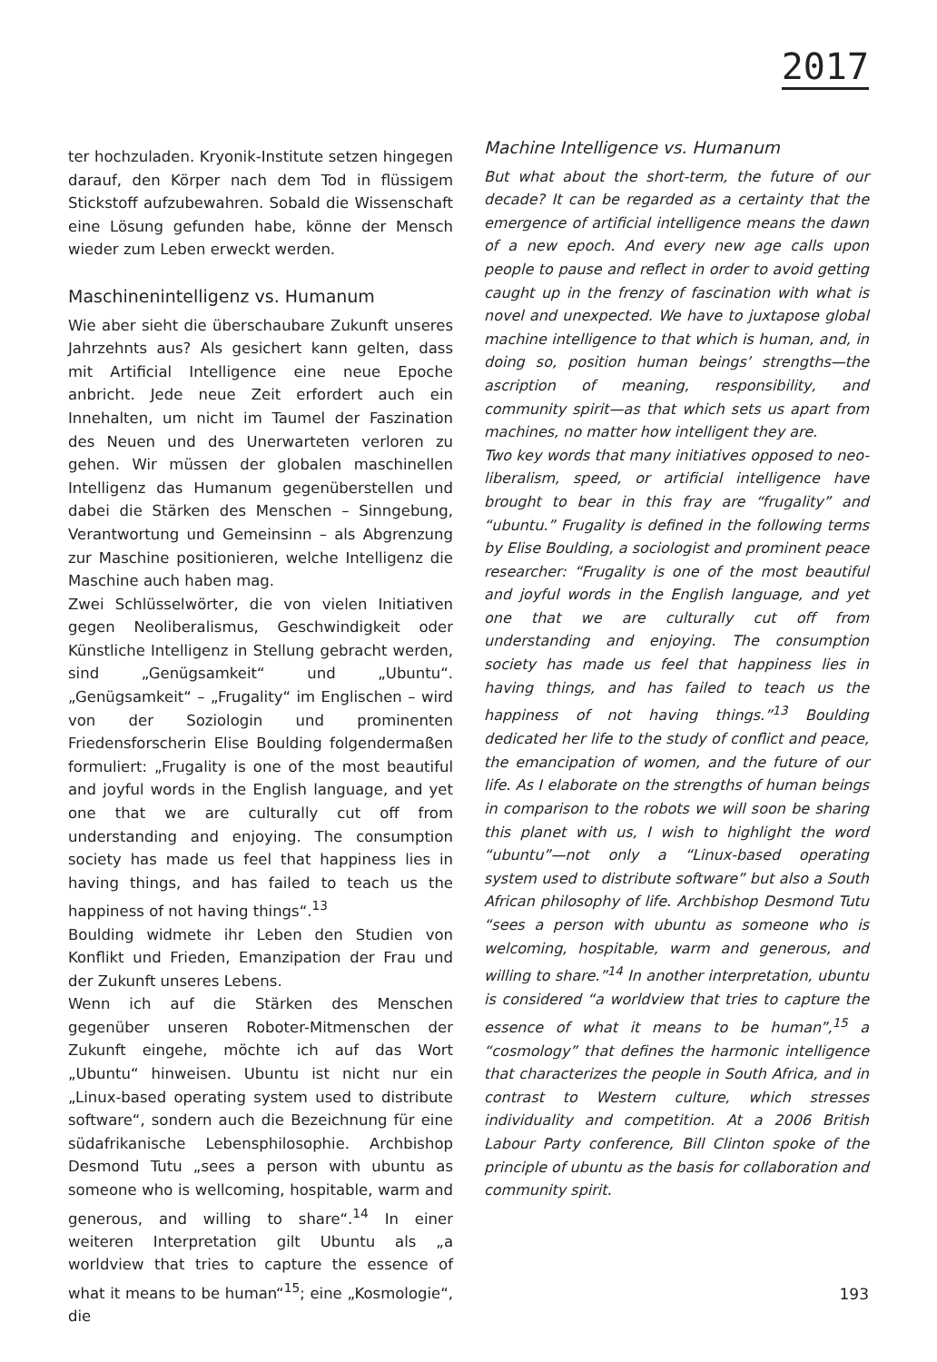2017
ter hochzuladen. Kryonik-Institute setzen hingegen darauf, den Körper nach dem Tod in flüssigem Stickstoff aufzubewahren. Sobald die Wissenschaft eine Lösung gefunden habe, könne der Mensch wieder zum Leben erweckt werden.
Maschinenintelligenz vs. Humanum
Wie aber sieht die überschaubare Zukunft unseres Jahrzehnts aus? Als gesichert kann gelten, dass mit Artificial Intelligence eine neue Epoche anbricht. Jede neue Zeit erfordert auch ein Innehalten, um nicht im Taumel der Faszination des Neuen und des Unerwarteten verloren zu gehen. Wir müssen der globalen maschinellen Intelligenz das Humanum gegenüberstellen und dabei die Stärken des Menschen – Sinngebung, Verantwortung und Gemeinsinn – als Abgrenzung zur Maschine positionieren, welche Intelligenz die Maschine auch haben mag.
Zwei Schlüsselwörter, die von vielen Initiativen gegen Neoliberalismus, Geschwindigkeit oder Künstliche Intelligenz in Stellung gebracht werden, sind „Genügsamkeit“ und „Ubuntu“. „Genügsamkeit“ – „Frugality“ im Englischen – wird von der Soziologin und prominenten Friedensforscherin Elise Boulding folgendermaßen formuliert: „Frugality is one of the most beautiful and joyful words in the English language, and yet one that we are culturally cut off from understanding and enjoying. The consumption society has made us feel that happiness lies in having things, and has failed to teach us the happiness of not having things“.<sup>13</sup>
Boulding widmete ihr Leben den Studien von Konflikt und Frieden, Emanzipation der Frau und der Zukunft unseres Lebens.
Wenn ich auf die Stärken des Menschen gegenüber unseren Roboter-Mitmenschen der Zukunft eingehe, möchte ich auf das Wort „Ubuntu“ hinweisen. Ubuntu ist nicht nur ein „Linux-based operating system used to distribute software“, sondern auch die Bezeichnung für eine südafrikanische Lebensphilosophie. Archbishop Desmond Tutu „sees a person with ubuntu as someone who is wellcoming, hospitable, warm and generous, and willing to share“.<sup>14</sup> In einer weiteren Interpretation gilt Ubuntu als „a worldview that tries to capture the essence of what it means to be human“<sup>15</sup>; eine „Kosmologie“, die
Machine Intelligence vs. Humanum
But what about the short-term, the future of our decade? It can be regarded as a certainty that the emergence of artificial intelligence means the dawn of a new epoch. And every new age calls upon people to pause and reflect in order to avoid getting caught up in the frenzy of fascination with what is novel and unexpected. We have to juxtapose global machine intelligence to that which is human, and, in doing so, position human beings’ strengths—the ascription of meaning, responsibility, and community spirit—as that which sets us apart from machines, no matter how intelligent they are.
Two key words that many initiatives opposed to neo-liberalism, speed, or artificial intelligence have brought to bear in this fray are “frugality” and “ubuntu.” Frugality is defined in the following terms by Elise Boulding, a sociologist and prominent peace researcher: “Frugality is one of the most beautiful and joyful words in the English language, and yet one that we are culturally cut off from understanding and enjoying. The consumption society has made us feel that happiness lies in having things, and has failed to teach us the happiness of not having things.”<sup>13</sup> Boulding dedicated her life to the study of conflict and peace, the emancipation of women, and the future of our life. As I elaborate on the strengths of human beings in comparison to the robots we will soon be sharing this planet with us, I wish to highlight the word “ubuntu”—not only a “Linux-based operating system used to distribute software” but also a South African philosophy of life. Archbishop Desmond Tutu “sees a person with ubuntu as someone who is welcoming, hospitable, warm and generous, and willing to share.”<sup>14</sup> In another interpretation, ubuntu is considered “a worldview that tries to capture the essence of what it means to be human”,<sup>15</sup> a “cosmology” that defines the harmonic intelligence that characterizes the people in South Africa, and in contrast to Western culture, which stresses individuality and competition. At a 2006 British Labour Party conference, Bill Clinton spoke of the principle of ubuntu as the basis for collaboration and community spirit.
193